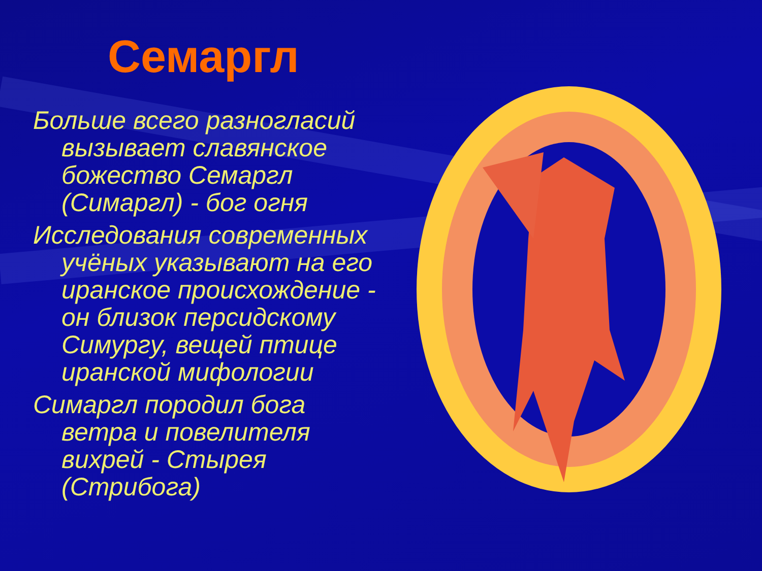Семаргл
Больше всего разногласий вызывает славянское божество Семаргл (Симаргл) - бог огня
Исследования современных учёных указывают на его иранское происхождение - он близок персидскому Симургу, вещей птице иранской мифологии
Симаргл породил бога ветра и повелителя вихрей - Стырея (Стрибога)